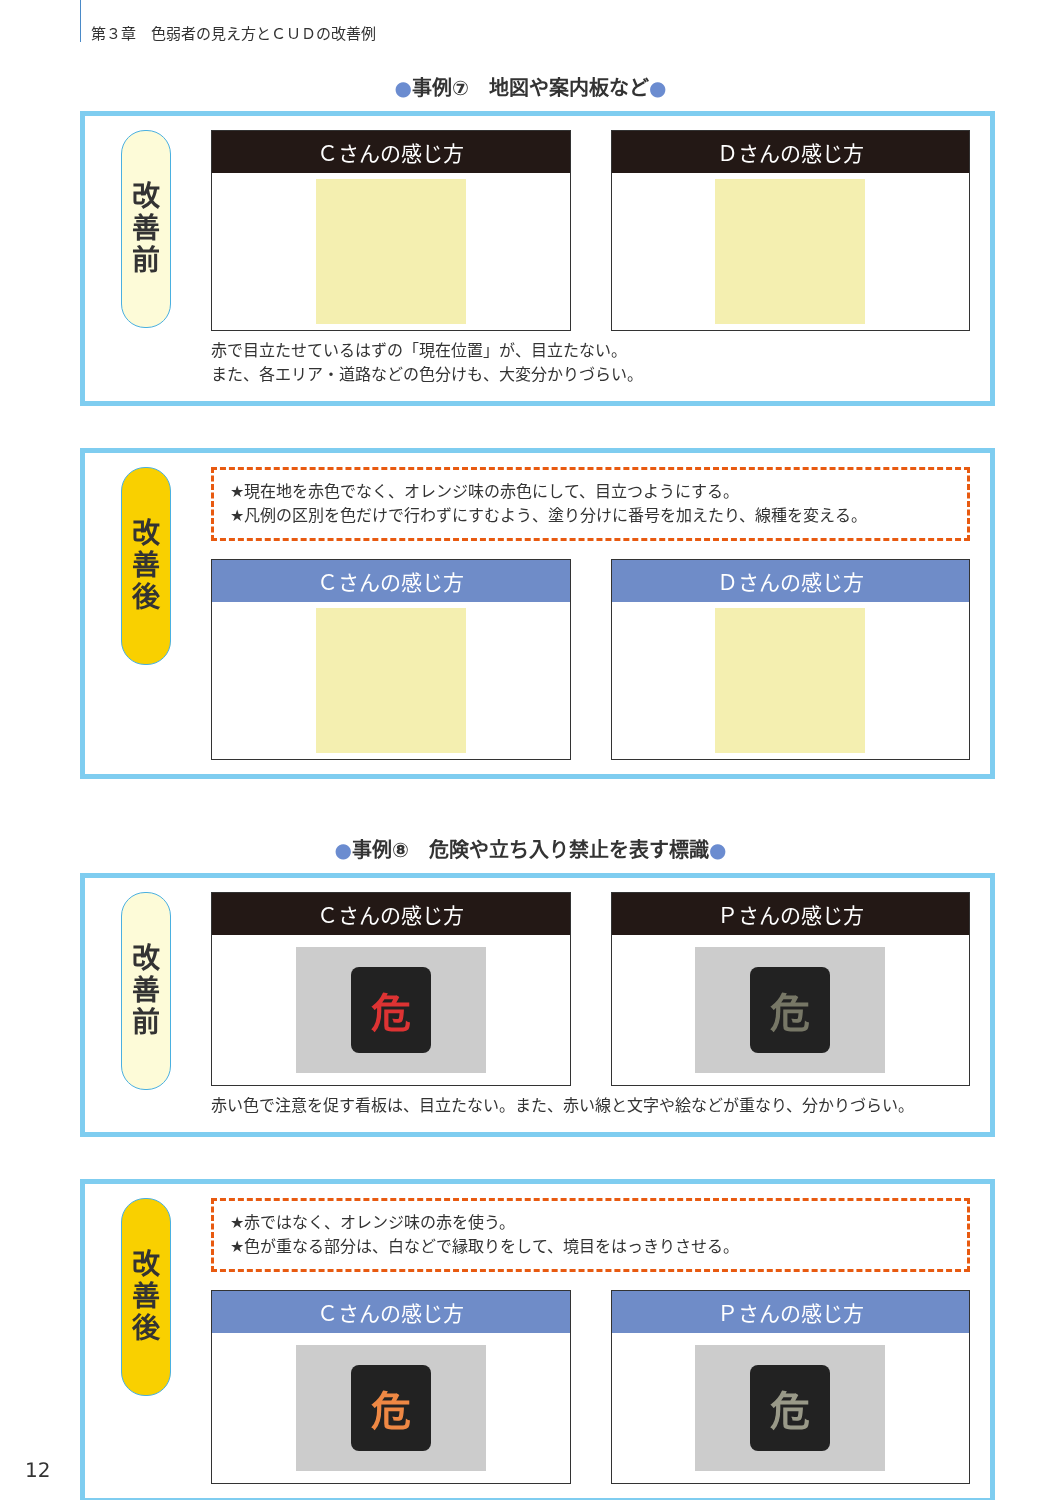第３章　色弱者の見え方とＣＵＤの改善例
●事例⑦　地図や案内板など●
改
善
前
Ｃさんの感じ方 Ｄさんの感じ方
赤で目立たせているはずの「現在位置」が、目立たない。
また、各エリア・道路などの色分けも、大変分かりづらい。
改
善
後
★現在地を赤色でなく、オレンジ味の赤色にして、目立つようにする。
★凡例の区別を色だけで行わずにすむよう、塗り分けに番号を加えたり、線種を変える。
Ｃさんの感じ方 Ｄさんの感じ方
●事例⑧　危険や立ち入り禁止を表す標識●
改
善
前
Ｃさんの感じ方
危
Ｐさんの感じ方
危
赤い色で注意を促す看板は、目立たない。また、赤い線と文字や絵などが重なり、分かりづらい。
改
善
後
★赤ではなく、オレンジ味の赤を使う。
★色が重なる部分は、白などで縁取りをして、境目をはっきりさせる。
Ｃさんの感じ方
危
Ｐさんの感じ方
危
12